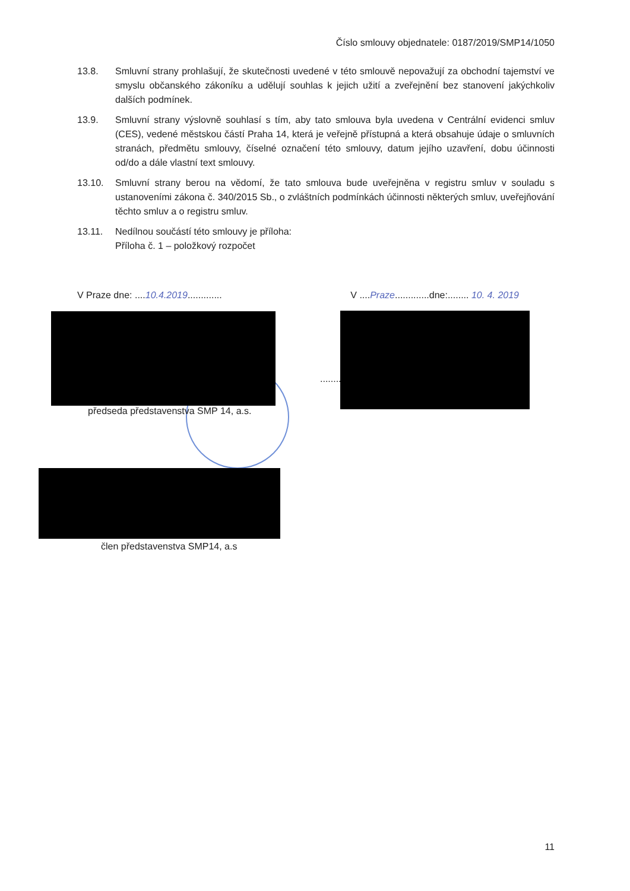Číslo smlouvy objednatele: 0187/2019/SMP14/1050
13.8. Smluvní strany prohlašují, že skutečnosti uvedené v této smlouvě nepovažují za obchodní tajemství ve smyslu občanského zákoníku a udělují souhlas k jejich užití a zveřejnění bez stanovení jakýchkoliv dalších podmínek.
13.9. Smluvní strany výslovně souhlasí s tím, aby tato smlouva byla uvedena v Centrální evidenci smluv (CES), vedené městskou částí Praha 14, která je veřejně přístupná a která obsahuje údaje o smluvních stranách, předmětu smlouvy, číselné označení této smlouvy, datum jejího uzavření, dobu účinnosti od/do a dále vlastní text smlouvy.
13.10. Smluvní strany berou na vědomí, že tato smlouva bude uveřejněna v registru smluv v souladu s ustanoveními zákona č. 340/2015 Sb., o zvláštních podmínkách účinnosti některých smluv, uveřejňování těchto smluv a o registru smluv.
13.11. Nedílnou součástí této smlouvy je příloha:
Příloha č. 1 – položkový rozpočet
V Praze dne: ....10.4.2019.............
V ....Praze.............dne:........ 10. 4. 2019
........
předseda představenstva SMP 14, a.s.
člen představenstva SMP14, a.s
11